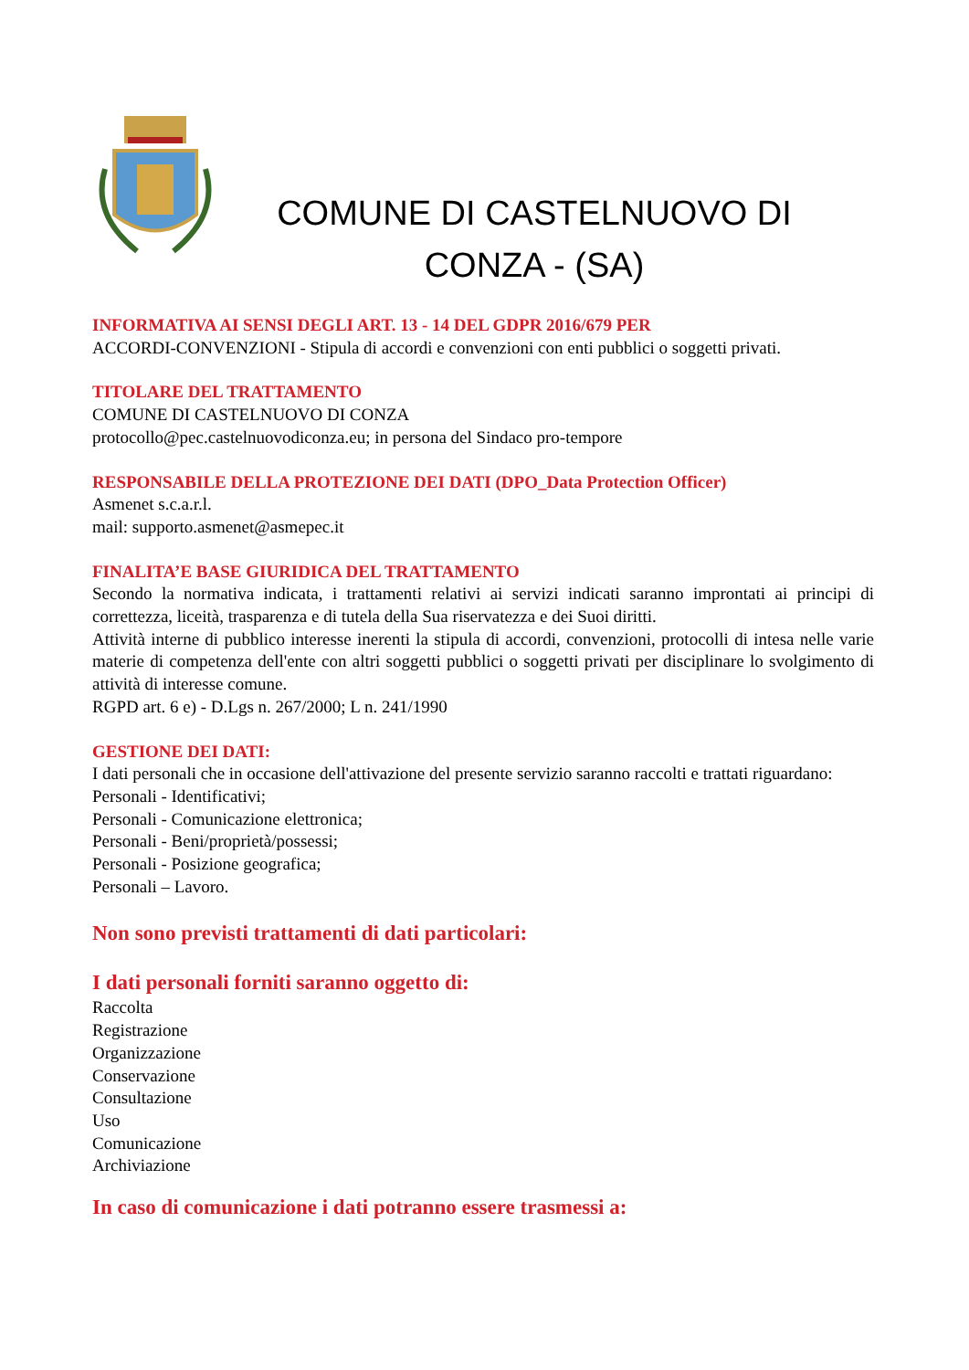COMUNE DI CASTELNUOVO DI CONZA - (SA)
INFORMATIVA AI SENSI DEGLI ART. 13 - 14 DEL GDPR 2016/679 PER
ACCORDI-CONVENZIONI - Stipula di accordi e convenzioni con enti pubblici o soggetti privati.
TITOLARE DEL TRATTAMENTO
COMUNE DI CASTELNUOVO DI CONZA
protocollo@pec.castelnuovodiconza.eu; in persona del Sindaco pro-tempore
RESPONSABILE DELLA PROTEZIONE DEI DATI (DPO_Data Protection Officer)
Asmenet s.c.a.r.l.
mail: supporto.asmenet@asmepec.it
FINALITA’E BASE GIURIDICA DEL TRATTAMENTO
Secondo la normativa indicata, i trattamenti relativi ai servizi indicati saranno improntati ai principi di correttezza, liceità, trasparenza e di tutela della Sua riservatezza e dei Suoi diritti.
Attività interne di pubblico interesse inerenti la stipula di accordi, convenzioni, protocolli di intesa nelle varie materie di competenza dell'ente con altri soggetti pubblici o soggetti privati per disciplinare lo svolgimento di attività di interesse comune.
RGPD art. 6 e) - D.Lgs n. 267/2000; L n. 241/1990
GESTIONE DEI DATI:
I dati personali che in occasione dell'attivazione del presente servizio saranno raccolti e trattati riguardano:
Personali - Identificativi;
Personali - Comunicazione elettronica;
Personali - Beni/proprietà/possessi;
Personali - Posizione geografica;
Personali – Lavoro.
Non sono previsti trattamenti di dati particolari:
I dati personali forniti saranno oggetto di:
Raccolta
Registrazione
Organizzazione
Conservazione
Consultazione
Uso
Comunicazione
Archiviazione
In caso di comunicazione i dati potranno essere trasmessi a: